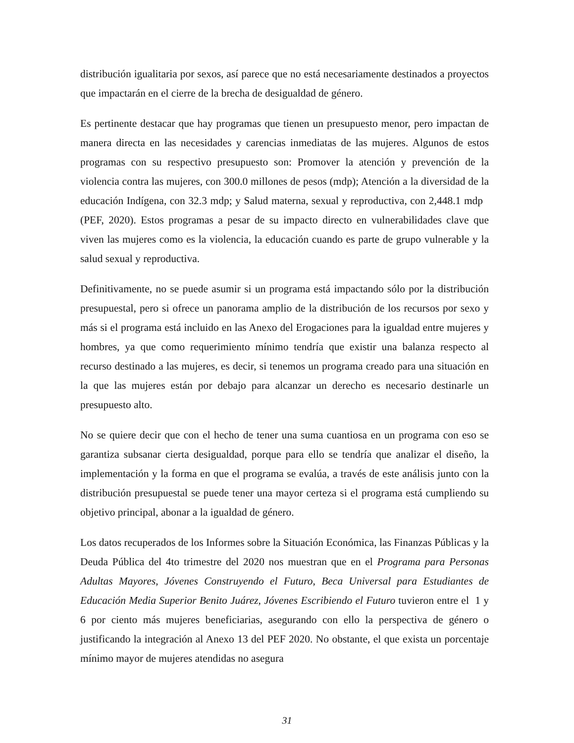distribución igualitaria por sexos, así parece que no está necesariamente destinados a proyectos que impactarán en el cierre de la brecha de desigualdad de género.
Es pertinente destacar que hay programas que tienen un presupuesto menor, pero impactan de manera directa en las necesidades y carencias inmediatas de las mujeres. Algunos de estos programas con su respectivo presupuesto son: Promover la atención y prevención de la violencia contra las mujeres, con 300.0 millones de pesos (mdp); Atención a la diversidad de la educación Indígena, con 32.3 mdp; y Salud materna, sexual y reproductiva, con 2,448.1 mdp (PEF, 2020). Estos programas a pesar de su impacto directo en vulnerabilidades clave que viven las mujeres como es la violencia, la educación cuando es parte de grupo vulnerable y la salud sexual y reproductiva.
Definitivamente, no se puede asumir si un programa está impactando sólo por la distribución presupuestal, pero si ofrece un panorama amplio de la distribución de los recursos por sexo y más si el programa está incluido en las Anexo del Erogaciones para la igualdad entre mujeres y hombres, ya que como requerimiento mínimo tendría que existir una balanza respecto al recurso destinado a las mujeres, es decir, si tenemos un programa creado para una situación en la que las mujeres están por debajo para alcanzar un derecho es necesario destinarle un presupuesto alto.
No se quiere decir que con el hecho de tener una suma cuantiosa en un programa con eso se garantiza subsanar cierta desigualdad, porque para ello se tendría que analizar el diseño, la implementación y la forma en que el programa se evalúa, a través de este análisis junto con la distribución presupuestal se puede tener una mayor certeza si el programa está cumpliendo su objetivo principal, abonar a la igualdad de género.
Los datos recuperados de los Informes sobre la Situación Económica, las Finanzas Públicas y la Deuda Pública del 4to trimestre del 2020 nos muestran que en el Programa para Personas Adultas Mayores, Jóvenes Construyendo el Futuro, Beca Universal para Estudiantes de Educación Media Superior Benito Juárez, Jóvenes Escribiendo el Futuro tuvieron entre el 1 y 6 por ciento más mujeres beneficiarias, asegurando con ello la perspectiva de género o justificando la integración al Anexo 13 del PEF 2020. No obstante, el que exista un porcentaje mínimo mayor de mujeres atendidas no asegura
31